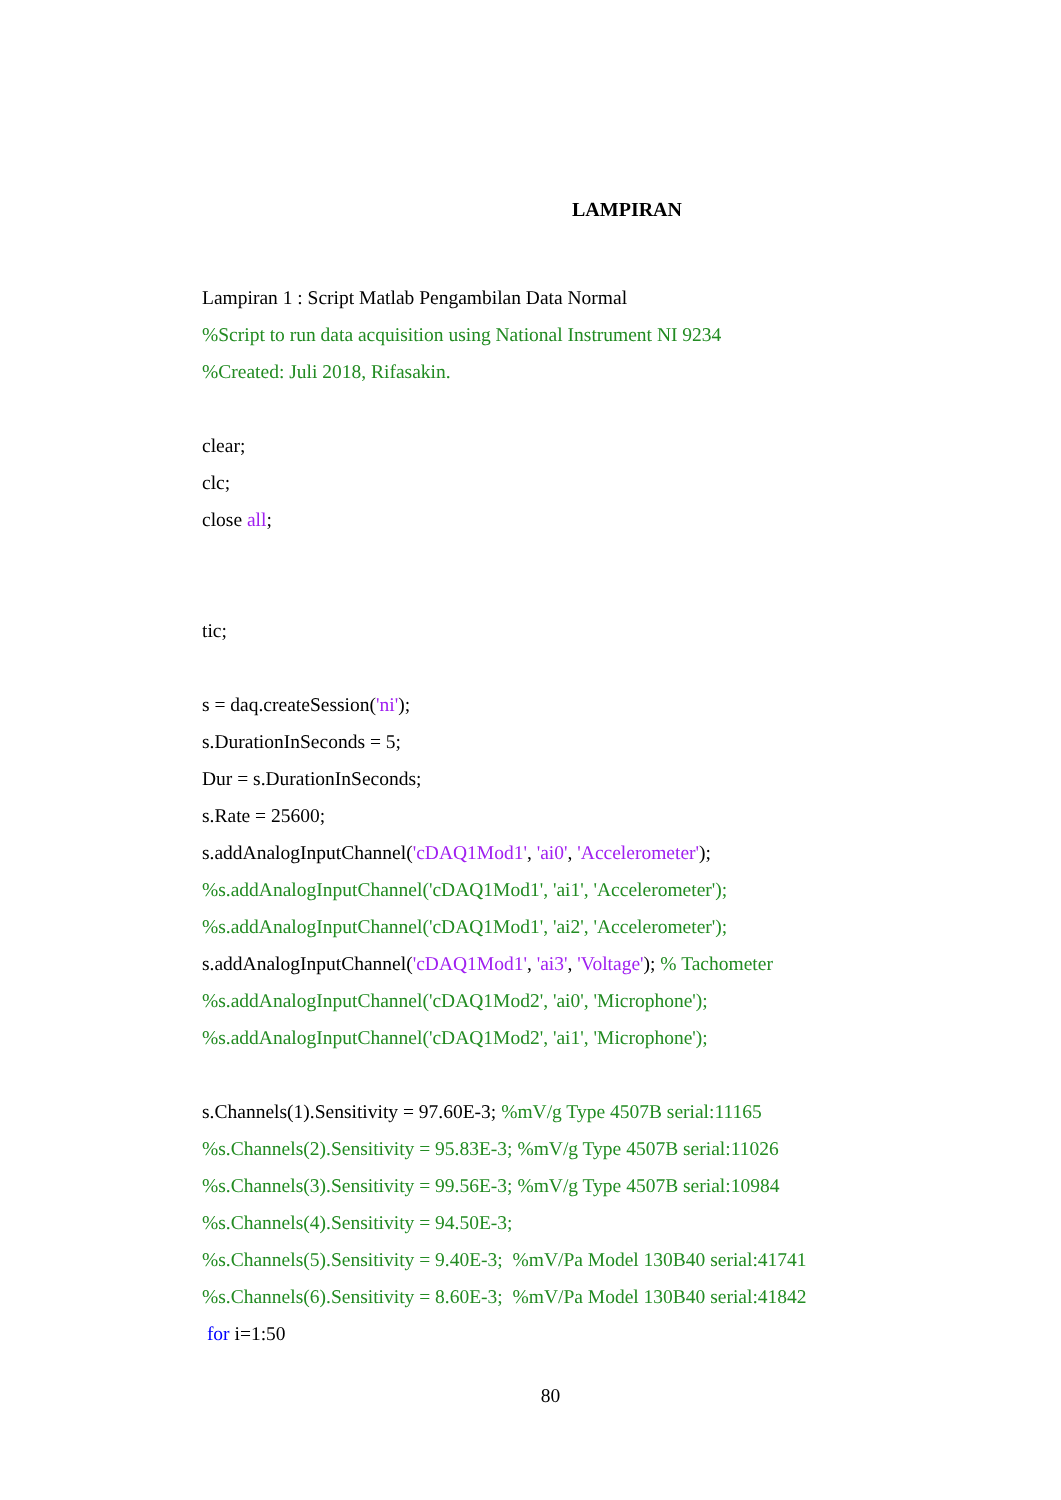LAMPIRAN
Lampiran 1 : Script Matlab Pengambilan Data Normal
%Script to run data acquisition using National Instrument NI 9234
%Created: Juli 2018, Rifasakin.
clear;
clc;
close all;
tic;
s = daq.createSession('ni');
s.DurationInSeconds = 5;
Dur = s.DurationInSeconds;
s.Rate = 25600;
s.addAnalogInputChannel('cDAQ1Mod1', 'ai0', 'Accelerometer');
%s.addAnalogInputChannel('cDAQ1Mod1', 'ai1', 'Accelerometer');
%s.addAnalogInputChannel('cDAQ1Mod1', 'ai2', 'Accelerometer');
s.addAnalogInputChannel('cDAQ1Mod1', 'ai3', 'Voltage'); % Tachometer
%s.addAnalogInputChannel('cDAQ1Mod2', 'ai0', 'Microphone');
%s.addAnalogInputChannel('cDAQ1Mod2', 'ai1', 'Microphone');
s.Channels(1).Sensitivity = 97.60E-3; %mV/g Type 4507B serial:11165
%s.Channels(2).Sensitivity = 95.83E-3; %mV/g Type 4507B serial:11026
%s.Channels(3).Sensitivity = 99.56E-3; %mV/g Type 4507B serial:10984
%s.Channels(4).Sensitivity = 94.50E-3;
%s.Channels(5).Sensitivity = 9.40E-3; %mV/Pa Model 130B40 serial:41741
%s.Channels(6).Sensitivity = 8.60E-3; %mV/Pa Model 130B40 serial:41842
for i=1:50
80